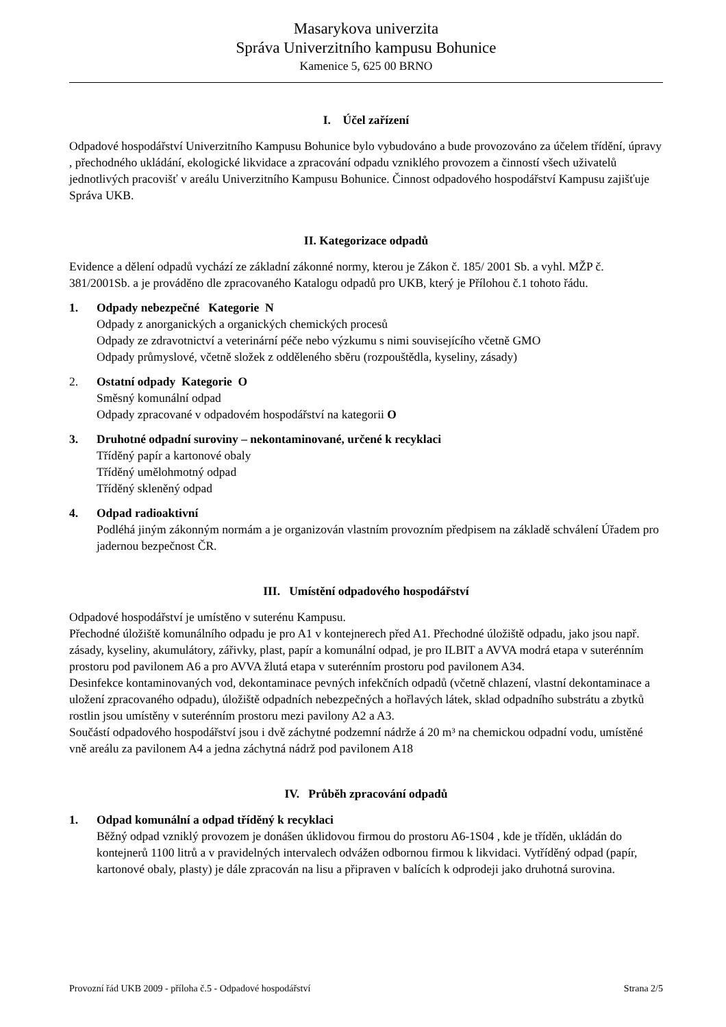Masarykova univerzita
Správa Univerzitního kampusu Bohunice
Kamenice 5, 625 00 BRNO
I. Účel zařízení
Odpadové hospodářství Univerzitního Kampusu Bohunice bylo vybudováno a bude provozováno za účelem třídění, úpravy , přechodného ukládání, ekologické likvidace a zpracování odpadu vzniklého provozem a činností všech uživatelů jednotlivých pracovišť v areálu Univerzitního Kampusu Bohunice. Činnost odpadového hospodářství Kampusu zajišťuje Správa UKB.
II. Kategorizace odpadů
Evidence a dělení odpadů vychází ze základní zákonné normy, kterou je Zákon č. 185/ 2001 Sb. a vyhl. MŽP č. 381/2001Sb. a je prováděno dle zpracovaného Katalogu odpadů pro UKB, který je Přílohou č.1 tohoto řádu.
1. Odpady nebezpečné Kategorie N
Odpady z anorganických a organických chemických procesů
Odpady ze zdravotnictví a veterinární péče nebo výzkumu s nimi souvisejícího včetně GMO
Odpady průmyslové, včetně složek z odděleného sběru (rozpouštědla, kyseliny, zásady)
2. Ostatní odpady Kategorie O
Směsný komunální odpad
Odpady zpracované v odpadovém hospodářství na kategorii O
3. Druhotné odpadní suroviny – nekontaminované, určené k recyklaci
Tříděný papír a kartonové obaly
Tříděný umělohmotný odpad
Tříděný skleněný odpad
4. Odpad radioaktivní
Podléhá jiným zákonným normám a je organizován vlastním provozním předpisem na základě schválení Úřadem pro jadernou bezpečnost ČR.
III. Umístění odpadového hospodářství
Odpadové hospodářství je umístěno v suterénu Kampusu.
Přechodné úložiště komunálního odpadu je pro A1 v kontejnerech před A1. Přechodné úložiště odpadu, jako jsou např. zásady, kyseliny, akumulátory, zářivky, plast, papír a komunální odpad, je pro ILBIT a AVVA modrá etapa v suterénním prostoru pod pavilonem A6 a pro AVVA žlutá etapa v suterénním prostoru pod pavilonem A34.
Desinfekce kontaminovaných vod, dekontaminace pevných infekčních odpadů (včetně chlazení, vlastní dekontaminace a uložení zpracovaného odpadu), úložiště odpadních nebezpečných a hořlavých látek, sklad odpadního substrátu a zbytků rostlin jsou umístěny v suterénním prostoru mezi pavilony A2 a A3.
Součástí odpadového hospodářství jsou i dvě záchytné podzemní nádrže á 20 m³ na chemickou odpadní vodu, umístěné vně areálu za pavilonem A4 a jedna záchytná nádrž pod pavilonem A18
IV. Průběh zpracování odpadů
1. Odpad komunální a odpad tříděný k recyklaci
Běžný odpad vzniklý provozem je donášen úklidovou firmou do prostoru A6-1S04 , kde je tříděn, ukládán do kontejnerů 1100 litrů a v pravidelných intervalech odvážen odbornou firmou k likvidaci. Vytříděný odpad (papír, kartonové obaly, plasty) je dále zpracován na lisu a připraven v balících k odprodeji jako druhotná surovina.
Provozní řád UKB 2009 - příloha č.5 - Odpadové hospodářství Strana 2/5